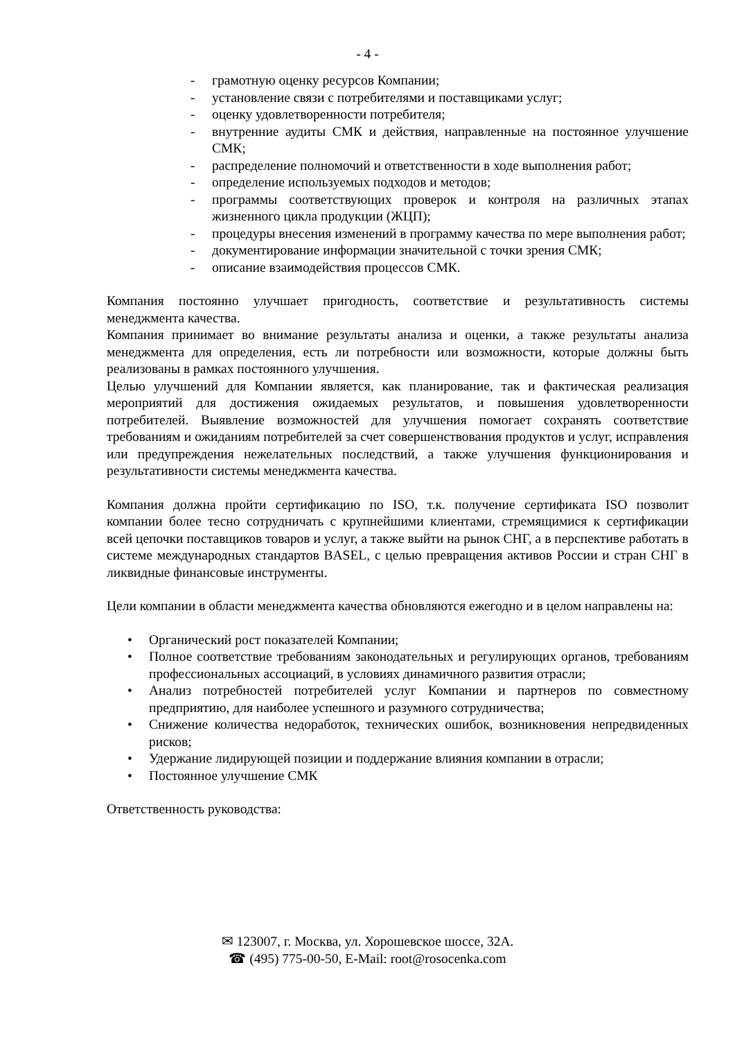- 4 -
- грамотную оценку ресурсов Компании;
- установление связи с потребителями и поставщиками услуг;
- оценку удовлетворенности потребителя;
- внутренние аудиты СМК и действия, направленные на постоянное улучшение СМК;
- распределение полномочий и ответственности в ходе выполнения работ;
- определение используемых подходов и методов;
- программы соответствующих проверок и контроля на различных этапах жизненного цикла продукции (ЖЦП);
- процедуры внесения изменений в программу качества по мере выполнения работ;
- документирование информации значительной с точки зрения СМК;
- описание взаимодействия процессов СМК.
Компания постоянно улучшает пригодность, соответствие и результативность системы менеджмента качества.
Компания принимает во внимание результаты анализа и оценки, а также результаты анализа менеджмента для определения, есть ли потребности или возможности, которые должны быть реализованы в рамках постоянного улучшения.
Целью улучшений для Компании является, как планирование, так и фактическая реализация мероприятий для достижения ожидаемых результатов, и повышения удовлетворенности потребителей. Выявление возможностей для улучшения помогает сохранять соответствие требованиям и ожиданиям потребителей за счет совершенствования продуктов и услуг, исправления или предупреждения нежелательных последствий, а также улучшения функционирования и результативности системы менеджмента качества.
Компания должна пройти сертификацию по ISO, т.к. получение сертификата ISO позволит компании более тесно сотрудничать с крупнейшими клиентами, стремящимися к сертификации всей цепочки поставщиков товаров и услуг, а также выйти на рынок СНГ, а в перспективе работать в системе международных стандартов BASEL, с целью превращения активов России и стран СНГ в ликвидные финансовые инструменты.
Цели компании в области менеджмента качества обновляются ежегодно и в целом направлены на:
• Органический рост показателей Компании;
• Полное соответствие требованиям законодательных и регулирующих органов, требованиям профессиональных ассоциаций, в условиях динамичного развития отрасли;
• Анализ потребностей потребителей услуг Компании и партнеров по совместному предприятию, для наиболее успешного и разумного сотрудничества;
• Снижение количества недоработок, технических ошибок, возникновения непредвиденных рисков;
• Удержание лидирующей позиции и поддержание влияния компании в отрасли;
• Постоянное улучшение СМК
Ответственность руководства:
✉ 123007, г. Москва, ул. Хорошевское шоссе, 32А.
☎ (495) 775-00-50, E-Mail: root@rosocenka.com